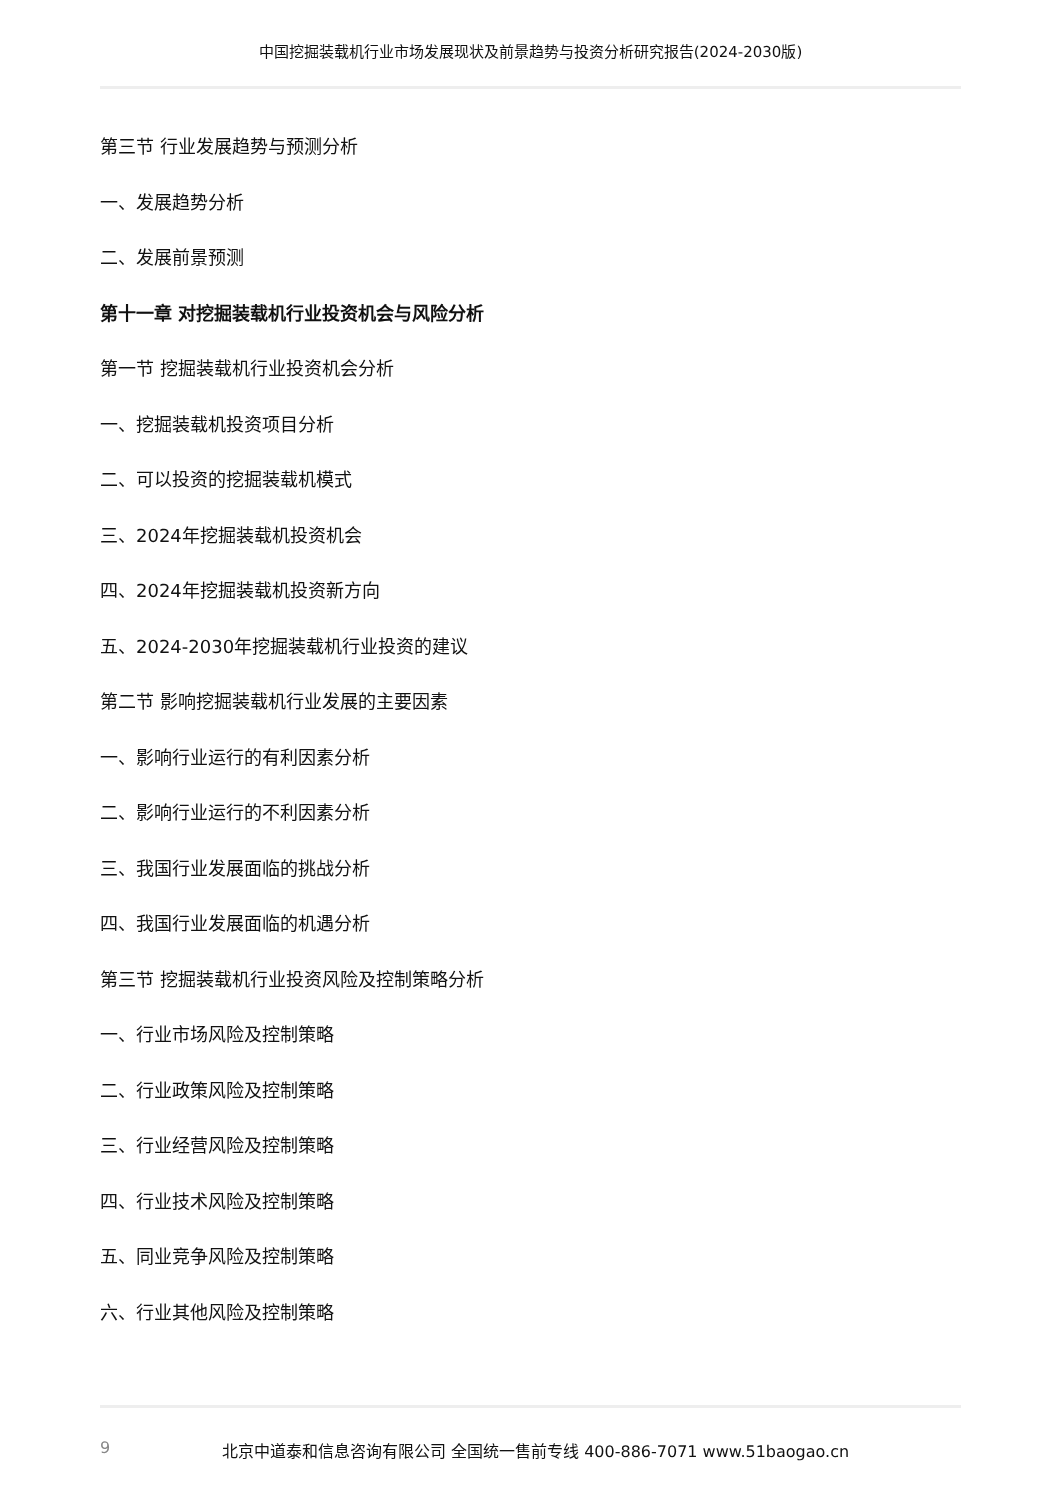中国挖掘装载机行业市场发展现状及前景趋势与投资分析研究报告(2024-2030版)
第三节 行业发展趋势与预测分析
一、发展趋势分析
二、发展前景预测
第十一章 对挖掘装载机行业投资机会与风险分析
第一节 挖掘装载机行业投资机会分析
一、挖掘装载机投资项目分析
二、可以投资的挖掘装载机模式
三、2024年挖掘装载机投资机会
四、2024年挖掘装载机投资新方向
五、2024-2030年挖掘装载机行业投资的建议
第二节 影响挖掘装载机行业发展的主要因素
一、影响行业运行的有利因素分析
二、影响行业运行的不利因素分析
三、我国行业发展面临的挑战分析
四、我国行业发展面临的机遇分析
第三节 挖掘装载机行业投资风险及控制策略分析
一、行业市场风险及控制策略
二、行业政策风险及控制策略
三、行业经营风险及控制策略
四、行业技术风险及控制策略
五、同业竞争风险及控制策略
六、行业其他风险及控制策略
9 北京中道泰和信息咨询有限公司 全国统一售前专线 400-886-7071 www.51baogao.cn